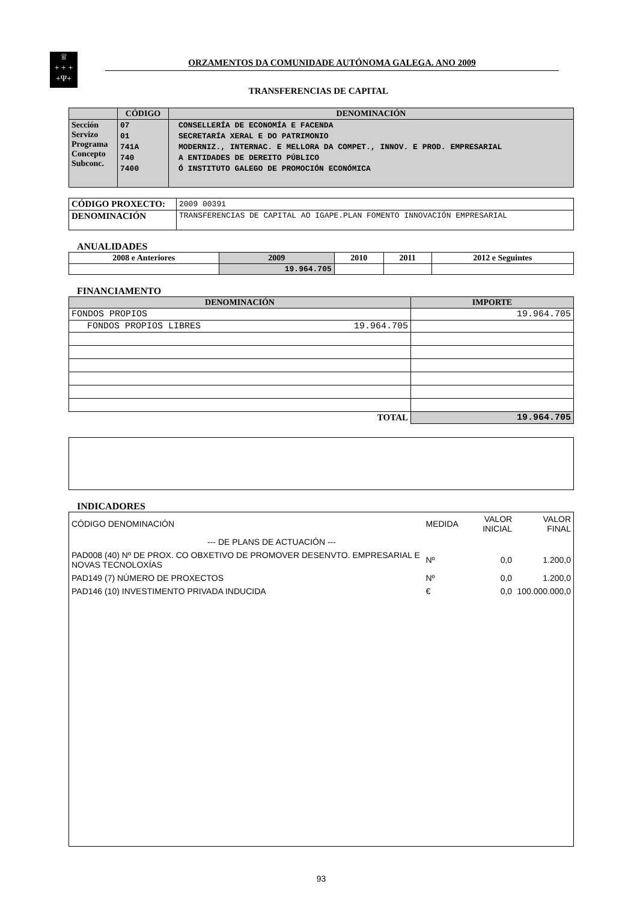♕
+ + +
+Ψ+
ORZAMENTOS DA COMUNIDADE AUTÓNOMA GALEGA. ANO 2009
TRANSFERENCIAS DE CAPITAL
| | CÓDIGO | DENOMINACIÓN |
| --- | --- | --- |
| Sección Servizo Programa Concepto Subconc. | 07 01 741A 740 7400 | CONSELLERÍA DE ECONOMÍA E FACENDA SECRETARÍA XERAL E DO PATRIMONIO MODERNIZ., INTERNAC. E MELLORA DA COMPET., INNOV. E PROD. EMPRESARIAL A ENTIDADES DE DEREITO PÚBLICO Ó INSTITUTO GALEGO DE PROMOCIÓN ECONÓMICA |
| CÓDIGO PROXECTO: | 2009 00391 |
| DENOMINACIÓN | TRANSFERENCIAS DE CAPITAL AO IGAPE.PLAN FOMENTO INNOVACIÓN EMPRESARIAL |
ANUALIDADES
| 2008 e Anteriores | 2009 | 2010 | 2011 | 2012 e Seguintes |
| --- | --- | --- | --- | --- |
| | 19.964.705 | | | |
FINANCIAMENTO
| DENOMINACIÓN | IMPORTE |
| --- | --- |
| FONDOS PROPIOS | 19.964.705 |
| FONDOS PROPIOS LIBRES 19.964.705 | |
| TOTAL | 19.964.705 |
INDICADORES
| CÓDIGO DENOMINACIÓN | MEDIDA | VALOR INICIAL | VALOR FINAL |
| --- DE PLANS DE ACTUACIÓN --- | | | |
| PAD008 (40) Nº DE PROX. CO OBXETIVO DE PROMOVER DESENVTO. EMPRESARIAL E NOVAS TECNOLOXÍAS | Nº | 0,0 | 1.200,0 |
| PAD149 (7) NÚMERO DE PROXECTOS | Nº | 0,0 | 1.200,0 |
| PAD146 (10) INVESTIMENTO PRIVADA INDUCIDA | € | 0,0 | 100.000.000,0 |
93